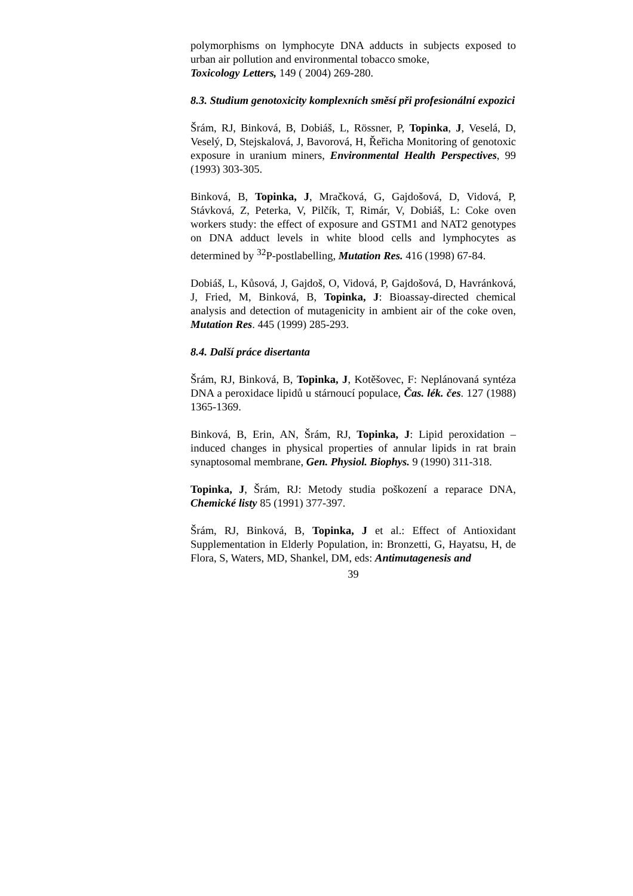polymorphisms on lymphocyte DNA adducts in subjects exposed to urban air pollution and environmental tobacco smoke,
Toxicology Letters, 149 ( 2004) 269-280.
8.3. Studium genotoxicity komplexních směsí při profesionální expozici
Šrám, RJ, Binková, B, Dobiáš, L, Rössner, P, Topinka, J, Veselá, D, Veselý, D, Stejskalová, J, Bavorová, H, Řeřicha Monitoring of genotoxic exposure in uranium miners, Environmental Health Perspectives, 99 (1993) 303-305.
Binková, B, Topinka, J, Mračková, G, Gajdošová, D, Vidová, P, Stávková, Z, Peterka, V, Pilčík, T, Rimár, V, Dobiáš, L: Coke oven workers study: the effect of exposure and GSTM1 and NAT2 genotypes on DNA adduct levels in white blood cells and lymphocytes as determined by <sup>32</sup>P-postlabelling, Mutation Res. 416 (1998) 67-84.
Dobiáš, L, Kůsová, J, Gajdoš, O, Vidová, P, Gajdošová, D, Havránková, J, Fried, M, Binková, B, Topinka, J: Bioassay-directed chemical analysis and detection of mutagenicity in ambient air of the coke oven, Mutation Res. 445 (1999) 285-293.
8.4. Další práce disertanta
Šrám, RJ, Binková, B, Topinka, J, Kotěšovec, F: Neplánovaná syntéza DNA a peroxidace lipidů u stárnoucí populace, Čas. lék. čes. 127 (1988) 1365-1369.
Binková, B, Erin, AN, Šrám, RJ, Topinka, J: Lipid peroxidation – induced changes in physical properties of annular lipids in rat brain synaptosomal membrane, Gen. Physiol. Biophys. 9 (1990) 311-318.
Topinka, J, Šrám, RJ: Metody studia poškození a reparace DNA, Chemické listy 85 (1991) 377-397.
Šrám, RJ, Binková, B, Topinka, J et al.: Effect of Antioxidant Supplementation in Elderly Population, in: Bronzetti, G, Hayatsu, H, de Flora, S, Waters, MD, Shankel, DM, eds: Antimutagenesis and
39